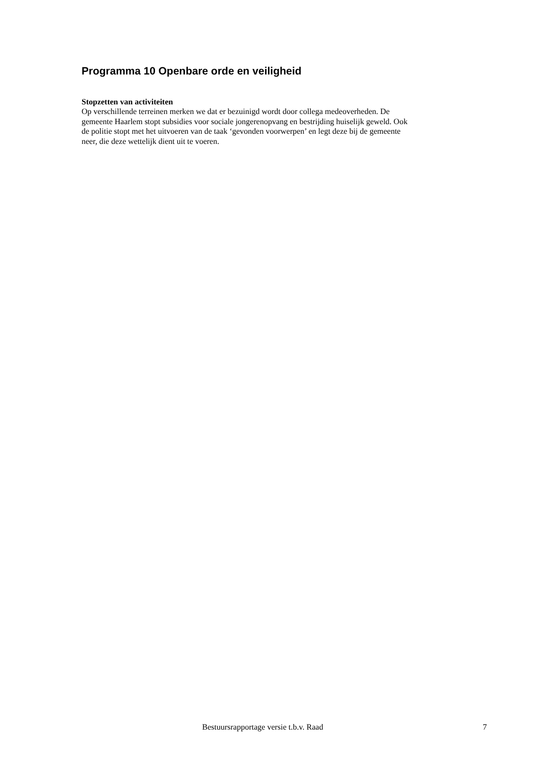Programma 10 Openbare orde en veiligheid
Stopzetten van activiteiten
Op verschillende terreinen merken we dat er bezuinigd wordt door collega medeoverheden. De
gemeente Haarlem stopt subsidies voor sociale jongerenopvang en bestrijding huiselijk geweld. Ook
de politie stopt met het uitvoeren van de taak ‘gevonden voorwerpen’ en legt deze bij de gemeente
neer, die deze wettelijk dient uit te voeren.
Bestuursrapportage versie t.b.v. Raad 7